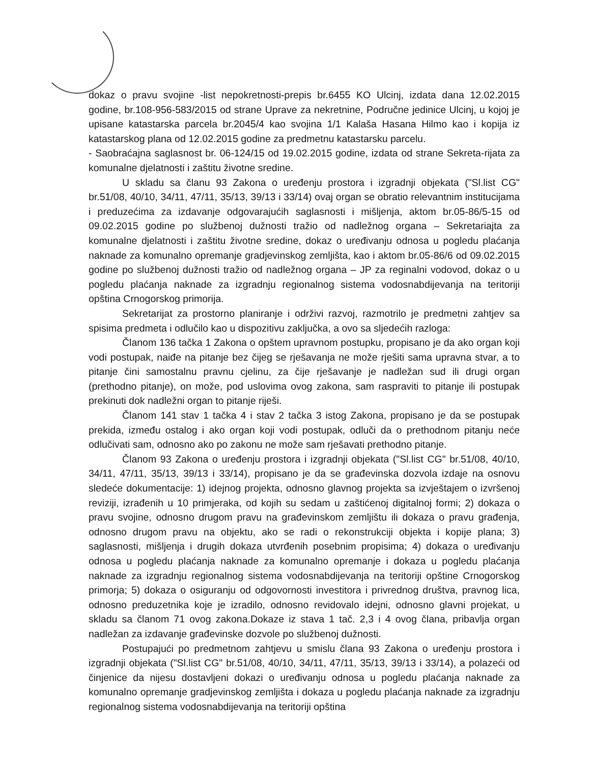dokaz o pravu svojine -list nepokretnosti-prepis br.6455 KO Ulcinj, izdata dana 12.02.2015 godine, br.108-956-583/2015 od strane Uprave za nekretnine, Područne jedinice Ulcinj, u kojoj je upisane katastarska parcela br.2045/4 kao svojina 1/1 Kalaša Hasana Hilmo kao i kopija iz katastarskog plana od 12.02.2015 godine za predmetnu katastarsku parcelu.
- Saobraćajna saglasnost br. 06-124/15 od 19.02.2015 godine, izdata od strane Sekreta-rijata za komunalne djelatnosti i zaštitu životne sredine.
U skladu sa članu 93 Zakona o uređenju prostora i izgradnji objekata ("Sl.list CG" br.51/08, 40/10, 34/11, 47/11, 35/13, 39/13 i 33/14) ovaj organ se obratio relevantnim institucijama i preduzećima za izdavanje odgovarajućih saglasnosti i mišljenja, aktom br.05-86/5-15 od 09.02.2015 godine po službenoj dužnosti tražio od nadležnog organa – Sekretariajta za komunalne djelatnosti i zaštitu životne sredine, dokaz o uređivanju odnosa u pogledu plaćanja naknade za komunalno opremanje gradjevinskog zemljišta, kao i aktom br.05-86/6 od 09.02.2015 godine po službenoj dužnosti tražio od nadležnog organa – JP za reginalni vodovod, dokaz o u pogledu plaćanja naknade za izgradnju regionalnog sistema vodosnabdijevanja na teritoriji opština Crnogorskog primorija.
Sekretarijat za prostorno planiranje i održivi razvoj, razmotrilo je predmetni zahtjev sa spisima predmeta i odlučilo kao u dispozitivu zaključka, a ovo sa sljedećih razloga:
Članom 136 tačka 1 Zakona o opštem upravnom postupku, propisano je da ako organ koji vodi postupak, naiđe na pitanje bez čijeg se rješavanja ne može rješiti sama upravna stvar, a to pitanje čini samostalnu pravnu cjelinu, za čije rješavanje je nadležan sud ili drugi organ (prethodno pitanje), on može, pod uslovima ovog zakona, sam raspraviti to pitanje ili postupak prekinuti dok nadležni organ to pitanje riješi.
Članom 141 stav 1 tačka 4 i stav 2 tačka 3 istog Zakona, propisano je da se postupak prekida, između ostalog i ako organ koji vodi postupak, odluči da o prethodnom pitanju neće odlučivati sam, odnosno ako po zakonu ne može sam rješavati prethodno pitanje.
Članom 93 Zakona o uređenju prostora i izgradnji objekata ("Sl.list CG" br.51/08, 40/10, 34/11, 47/11, 35/13, 39/13 i 33/14), propisano je da se građevinska dozvola izdaje na osnovu sledeće dokumentacije: 1) idejnog projekta, odnosno glavnog projekta sa izvještajem o izvršenoj reviziji, izrađenih u 10 primjeraka, od kojih su sedam u zaštićenoj digitalnoj formi; 2) dokaza o pravu svojine, odnosno drugom pravu na građevinskom zemljištu ili dokaza o pravu građenja, odnosno drugom pravu na objektu, ako se radi o rekonstrukciji objekta i kopije plana; 3) saglasnosti, mišljenja i drugih dokaza utvrđenih posebnim propisima; 4) dokaza o uređivanju odnosa u pogledu plaćanja naknade za komunalno opremanje i dokaza u pogledu plaćanja naknade za izgradnju regionalnog sistema vodosnabdijevanja na teritoriji opštine Crnogorskog primorja; 5) dokaza o osiguranju od odgovornosti investitora i privrednog društva, pravnog lica, odnosno preduzetnika koje je izradilo, odnosno revidovalo idejni, odnosno glavni projekat, u skladu sa članom 71 ovog zakona.Dokaze iz stava 1 tač. 2,3 i 4 ovog člana, pribavlja organ nadležan za izdavanje građevinske dozvole po službenoj dužnosti.
Postupajući po predmetnom zahtjevu u smislu člana 93 Zakona o uređenju prostora i izgradnji objekata ("Sl.list CG" br.51/08, 40/10, 34/11, 47/11, 35/13, 39/13 i 33/14), a polazeći od činjenice da nijesu dostavljeni dokazi o uređivanju odnosa u pogledu plaćanja naknade za komunalno opremanje gradjevinskog zemljišta i dokaza u pogledu plaćanja naknade za izgradnju regionalnog sistema vodosnabdijevanja na teritoriji opština